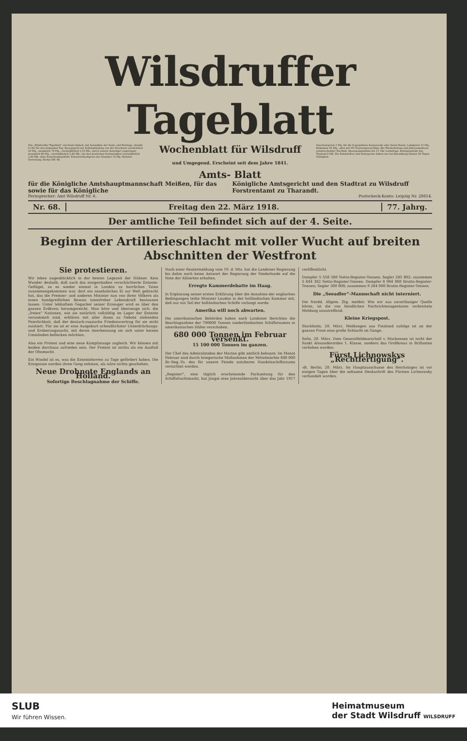Wilsdruffer Tageblatt
Das „Wilsdruffer Tageblatt“ erscheint täglich, mit Ausnahme der Sonn- und Festtage, abends 6 Uhr für den folgenden Tag. Bezugspreis bei Selbstabholung von der Druckerei wöchentlich 20 Pfg., monatlich 70 Pfg., vierteljährlich 2,10 Mk.; durch unsere Austräger zugetragen monatlich 80 Pfg., vierteljährlich 2,40 Mk.; bei den deutschen Postanstalten vierteljährlich 2,40 Mk. ohne Zustellungsgebühr. Einzelverkaufspreis der Nummer 10 Pfg. Berliner Vertretung: Berlin SW. 48.
Wochenblatt für Wilsdruff
und Umgegend. Erscheint seit dem Jahre 1841.
Amts- Blatt
Insertionspreis 2 Pfg. für die 6-gespaltene Korpuszeile oder deren Raum, Lokalpreis 15 Pfg., Reklamen 45 Pfg., alles mit 0% Teuerungszuschlag. Bei Wiederholung und Jahresumsätzen entsprechender Nachlaß. Anzeigenannahme bis 11 Uhr vormittags. Beilagegebühr das Tausend 6 Mk. Die Rabattsätze und Nettopreise haben nur bei Barzahlung binnen 30 Tagen Gültigkeit.
für die Königliche Amtshauptmannschaft Meißen, für das sowie für das Königliche Königliche Amtsgericht und den Stadtrat zu Wilsdruff Forstrentamt zu Tharandt.
Fernsprecher: Amt Wilsdruff Nr. 6. Postscheck-Konto: Leipzig Nr. 28614.
Nr. 68. Freitag den 22. März 1918. 77. Jahrg.
Der amtliche Teil befindet sich auf der 4. Seite.
Beginn der Artillerieschlacht mit voller Wucht auf breiten Abschnitten der Westfront
Sie protestieren.
Wir leben augenblicklich in der besten Legezeit der Hühner. Kein Wunder deshalb, daß auch das einigermaßen verschüchterte Entente-Geflügel, so es wieder einmal in London zu herrlichen Taten zusammengekommen war, dort ein ansehnliches Ei zur Welt gebracht hat, das die Premier- und anderen Minister nun von ihren Völkern als einen handgreiflichen Beweis tatenfroher Lebenskraft bestaunen lassen. Unter lebhaftem Gegacker seiner Erzeuger wird es über den ganzen Erdkreis herumgereicht. Man höre und überzeuge sich: die „freien“ Nationen, wie sie natürlich vollzählig im Lager der Entente versammelt sind, erklären mit aller ihnen zu Gebote stehenden Feierlichkeit, daß der deutsch-russische Friedensvertrag für sie nicht existiert. Für sie ist er eine Ausgeburt scheußlichster Unterdrückungs- und Eroberungssucht, mit deren Anerkennung sie sich unter keinen Umständen beflecken möchten.
Also ein Protest und eine neue Kampfansage zugleich. Wir können mit beiden durchaus zufrieden sein. Der Protest ist nichts als ein Ausfluß der Ohnmacht.
Ein Windel ist es, was die Ententeherren zu Tage gefördert haben. Die Ereignisse werden ihren Gang nehmen, als wäre nichts geschehen.
Neue Drohnote Englands an Holland.
Sofortige Beschlagnahme der Schiffe.
Nach einer Reutermeldung vom 19. d. Mts. hat die Londoner Regierung bis dahin noch keine Antwort der Regierung der Niederlande auf die Note der Alliierten erhalten.
Erregte Kammerdebatte im Haag.
In Ergänzung seiner ersten Erklärung über die Annahme der englischen Bedingungen teilte Minister Loudon in der holländischen Kammer mit, daß nur ein Teil der holländischen Schiffe verlangt werde.
Amerika will noch abwarten.
Die amerikanischen Behörden haben nach Londoner Berichten die Beschlagnahme der 700000 Tonnen niederländischen Schiffsraumes in amerikanischen Häfen verschoben.
680 000 Tonnen im Februar versenkt.
15 100 000 Tonnen im ganzen.
Der Chef des Admiralstabes der Marine gibt amtlich bekannt: Im Monat Februar sind durch kriegerische Maßnahmen der Mittelmächte 680 000 Br.-Reg.-To. des für unsere Feinde nutzbaren Handelsschiffsraums vernichtet worden.
„Register“, eine täglich erscheinende Fachzeitung für den Schiffsfrachtmarkt, hat jüngst eine Jahresübersicht über das Jahr 1917 veröffentlicht.
Dampfer 5 558 580 Netto-Register-Tonnen; Segler 285 802; zusammen 5 844 382 Netto-Register-Tonnen. Dampfer 8 964 000 Brutto-Register-Tonnen; Segler 300 000; zusammen 9 264 000 Brutto-Register-Tonnen.
Die „Seeadler“-Mannschaft nicht interniert.
Die Nordd. Allgem. Ztg. meldet: Wie wir aus zuverlässiger Quelle hören, ist die von feindlichen Nachrichtenagenturen verbreitete Meldung unzutreffend.
Kleine Kriegspost.
Stockholm, 20. März. Meldungen aus Finnland zufolge ist an der ganzen Front eine große Schlacht im Gange.
Sofia, 20. März. Dem Generalfeldmarschall v. Mackensen ist nicht der Sankt Alexanderorden 1. Klasse, sondern das Großkreuz in Brillanten verliehen worden.
Fürst Lichnowskys „Rechtfertigung“.
-dt. Berlin, 20. März. Im Hauptausschusse des Reichstages ist vor einigen Tagen über die seltsame Denkschrift des Fürsten Lichnowsky verhandelt worden.
SLUB
Wir führen Wissen.
Heimatmuseum
der Stadt Wilsdruff WILSDRUFF